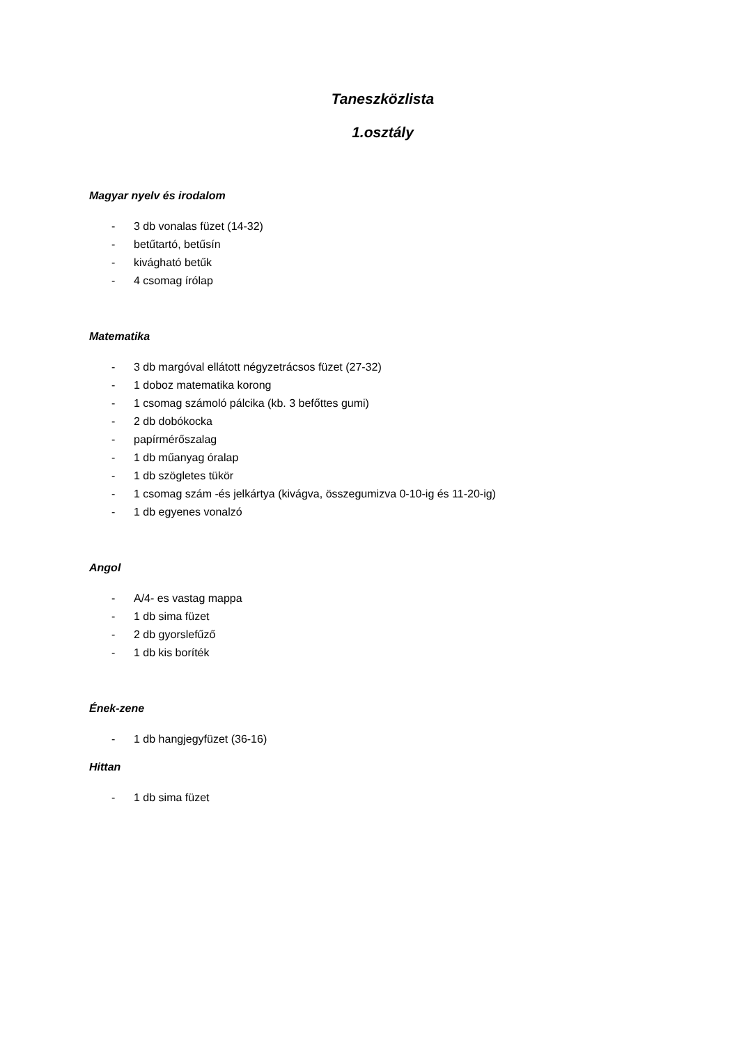Taneszközlista
1.osztály
Magyar nyelv és irodalom
- 3 db vonalas füzet (14-32)
- betűtartó, betűsín
- kivágható betűk
- 4 csomag írólap
Matematika
- 3 db margóval ellátott négyzetrácsos füzet (27-32)
- 1 doboz matematika korong
- 1 csomag számoló pálcika (kb. 3 befőttes gumi)
- 2 db dobókocka
- papírmérőszalag
- 1 db műanyag óralap
- 1 db szögletes tükör
- 1 csomag szám -és jelkártya (kivágva, összegumizva 0-10-ig és 11-20-ig)
- 1 db egyenes vonalzó
Angol
- A/4- es vastag mappa
- 1 db sima füzet
- 2 db gyorslefűző
- 1 db kis boríték
Ének-zene
- 1 db hangjegyfüzet (36-16)
Hittan
- 1 db sima füzet